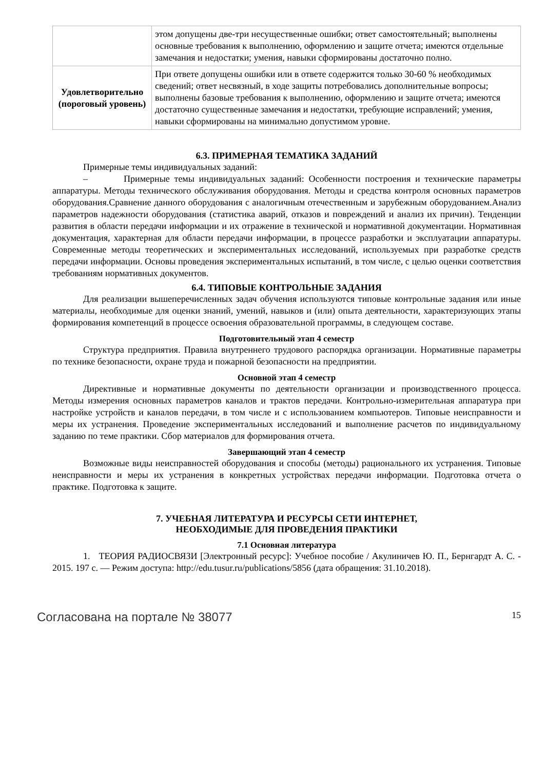| | этом допущены две-три несущественные ошибки; ответ самостоятельный; выполнены основные требования к выполнению, оформлению и защите отчета; имеются отдельные замечания и недостатки; умения, навыки сформированы достаточно полно. |
| Удовлетворительно (пороговый уровень) | При ответе допущены ошибки или в ответе содержится только 30-60 % необходимых сведений; ответ несвязный, в ходе защиты потребовались дополнительные вопросы; выполнены базовые требования к выполнению, оформлению и защите отчета; имеются достаточно существенные замечания и недостатки, требующие исправлений; умения, навыки сформированы на минимально допустимом уровне. |
6.3. ПРИМЕРНАЯ ТЕМАТИКА ЗАДАНИЙ
Примерные темы индивидуальных заданий:
– Примерные темы индивидуальных заданий: Особенности построения и технические параметры аппаратуры. Методы технического обслуживания оборудования. Методы и средства контроля основных параметров оборудования.Сравнение данного оборудования с аналогичным отечественным и зарубежным оборудованием.Анализ параметров надежности оборудования (статистика аварий, отказов и повреждений и анализ их причин). Тенденции развития в области передачи информации и их отражение в технической и нормативной документации. Нормативная документация, характерная для области передачи информации, в процессе разработки и эксплуатации аппаратуры. Современные методы теоретических и экспериментальных исследований, используемых при разработке средств передачи информации. Основы проведения экспериментальных испытаний, в том числе, с целью оценки соответствия требованиям нормативных документов.
6.4. ТИПОВЫЕ КОНТРОЛЬНЫЕ ЗАДАНИЯ
Для реализации вышеперечисленных задач обучения используются типовые контрольные задания или иные материалы, необходимые для оценки знаний, умений, навыков и (или) опыта деятельности, характеризующих этапы формирования компетенций в процессе освоения образовательной программы, в следующем составе.
Подготовительный этап 4 семестр
Структура предприятия. Правила внутреннего трудового распорядка организации. Нормативные параметры по технике безопасности, охране труда и пожарной безопасности на предприятии.
Основной этап 4 семестр
Директивные и нормативные документы по деятельности организации и производственного процесса. Методы измерения основных параметров каналов и трактов передачи. Контрольно-измерительная аппаратура при настройке устройств и каналов передачи, в том числе и с использованием компьютеров. Типовые неисправности и меры их устранения. Проведение экспериментальных исследований и выполнение расчетов по индивидуальному заданию по теме практики. Сбор материалов для формирования отчета.
Завершающий этап 4 семестр
Возможные виды неисправностей оборудования и способы (методы) рационального их устранения. Типовые неисправности и меры их устранения в конкретных устройствах передачи информации. Подготовка отчета о практике. Подготовка к защите.
7. УЧЕБНАЯ ЛИТЕРАТУРА И РЕСУРСЫ СЕТИ ИНТЕРНЕТ,
НЕОБХОДИМЫЕ ДЛЯ ПРОВЕДЕНИЯ ПРАКТИКИ
7.1 Основная литература
1. ТЕОРИЯ РАДИОСВЯЗИ [Электронный ресурс]: Учебное пособие / Акулиничев Ю. П., Бернгардт А. С. - 2015. 197 с. — Режим доступа: http://edu.tusur.ru/publications/5856 (дата обращения: 31.10.2018).
Согласована на портале № 38077 15